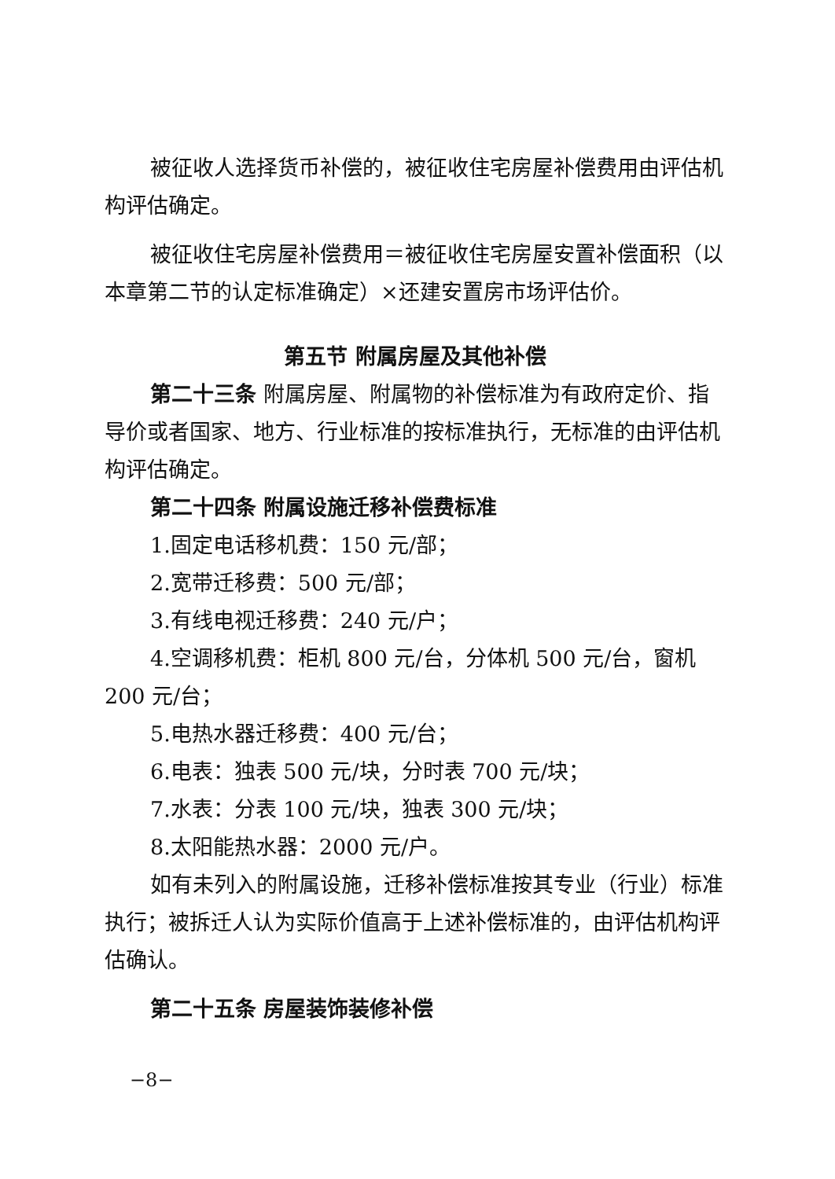被征收人选择货币补偿的，被征收住宅房屋补偿费用由评估机构评估确定。
被征收住宅房屋补偿费用＝被征收住宅房屋安置补偿面积（以本章第二节的认定标准确定）×还建安置房市场评估价。
第五节 附属房屋及其他补偿
第二十三条 附属房屋、附属物的补偿标准为有政府定价、指导价或者国家、地方、行业标准的按标准执行，无标准的由评估机构评估确定。
第二十四条 附属设施迁移补偿费标准
1.固定电话移机费：150 元/部；
2.宽带迁移费：500 元/部；
3.有线电视迁移费：240 元/户；
4.空调移机费：柜机 800 元/台，分体机 500 元/台，窗机 200 元/台；
5.电热水器迁移费：400 元/台；
6.电表：独表 500 元/块，分时表 700 元/块；
7.水表：分表 100 元/块，独表 300 元/块；
8.太阳能热水器：2000 元/户。
如有未列入的附属设施，迁移补偿标准按其专业（行业）标准执行；被拆迁人认为实际价值高于上述补偿标准的，由评估机构评估确认。
第二十五条 房屋装饰装修补偿
−8−